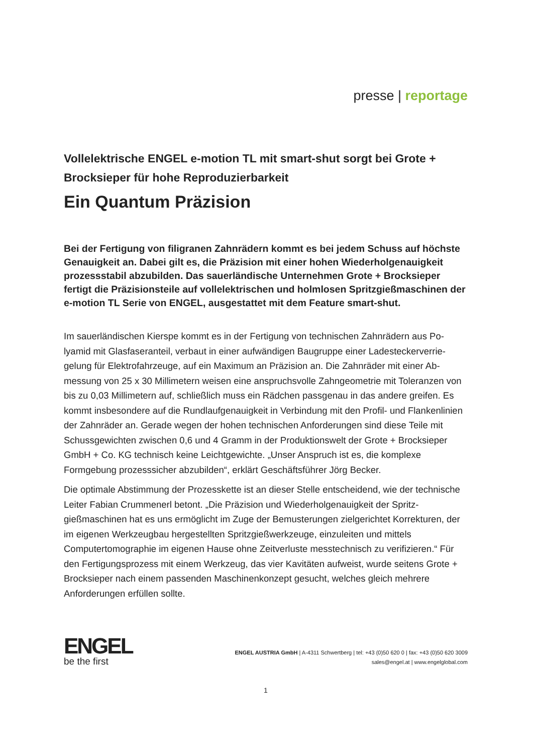presse | reportage
Vollelektrische ENGEL e-motion TL mit smart-shut sorgt bei Grote + Brocksieper für hohe Reproduzierbarkeit
Ein Quantum Präzision
Bei der Fertigung von filigranen Zahnrädern kommt es bei jedem Schuss auf höchste Genauigkeit an. Dabei gilt es, die Präzision mit einer hohen Wiederhol­genauigkeit prozessstabil abzubilden. Das sauerländische Unternehmen Grote + Brocksieper fertigt die Präzisionsteile auf vollelektrischen und holmlosen Spritzgießmaschinen der e-motion TL Serie von ENGEL, ausgestattet mit dem Feature smart-shut.
Im sauerländischen Kierspe kommt es in der Fertigung von technischen Zahnrädern aus Po­lyamid mit Glasfaseranteil, verbaut in einer aufwändigen Baugruppe einer Ladesteckerverrie­gelung für Elektrofahrzeuge, auf ein Maximum an Präzision an. Die Zahnräder mit einer Ab­messung von 25 x 30 Millimetern weisen eine anspruchsvolle Zahngeometrie mit Toleranzen von bis zu 0,03 Millimetern auf, schließlich muss ein Rädchen passgenau in das andere grei­fen. Es kommt insbesondere auf die Rundlaufgenauigkeit in Verbindung mit den Profil- und Flankenlinien der Zahnräder an. Gerade wegen der hohen technischen Anforderungen sind diese Teile mit Schussgewichten zwischen 0,6 und 4 Gramm in der Produktionswelt der Grote + Brocksieper GmbH + Co. KG technisch keine Leichtgewichte. „Unser Anspruch ist es, die komplexe Formgebung prozesssicher abzubilden“, erklärt Geschäftsführer Jörg Be­cker.
Die optimale Abstimmung der Prozesskette ist an dieser Stelle entscheidend, wie der techni­sche Leiter Fabian Crummenerl betont. „Die Präzision und Wiederholgenauigkeit der Spritz­gießmaschinen hat es uns ermöglicht im Zuge der Bemusterungen zielgerichtet Korrekturen, der im eigenen Werkzeugbau hergestellten Spritzgießwerkzeuge, einzuleiten und mittels Computertomographie im eigenen Hause ohne Zeitverluste messtechnisch zu verifizieren.“ Für den Fertigungsprozess mit einem Werkzeug, das vier Kavitäten aufweist, wurde seitens Grote + Brocksieper nach einem passenden Maschinenkonzept gesucht, welches gleich mehrere Anforderungen erfüllen sollte.
ENGEL
be the first
ENGEL AUSTRIA GmbH | A-4311 Schwertberg | tel: +43 (0)50 620 0 | fax: +43 (0)50 620 3009
sales@engel.at | www.engelglobal.com
1